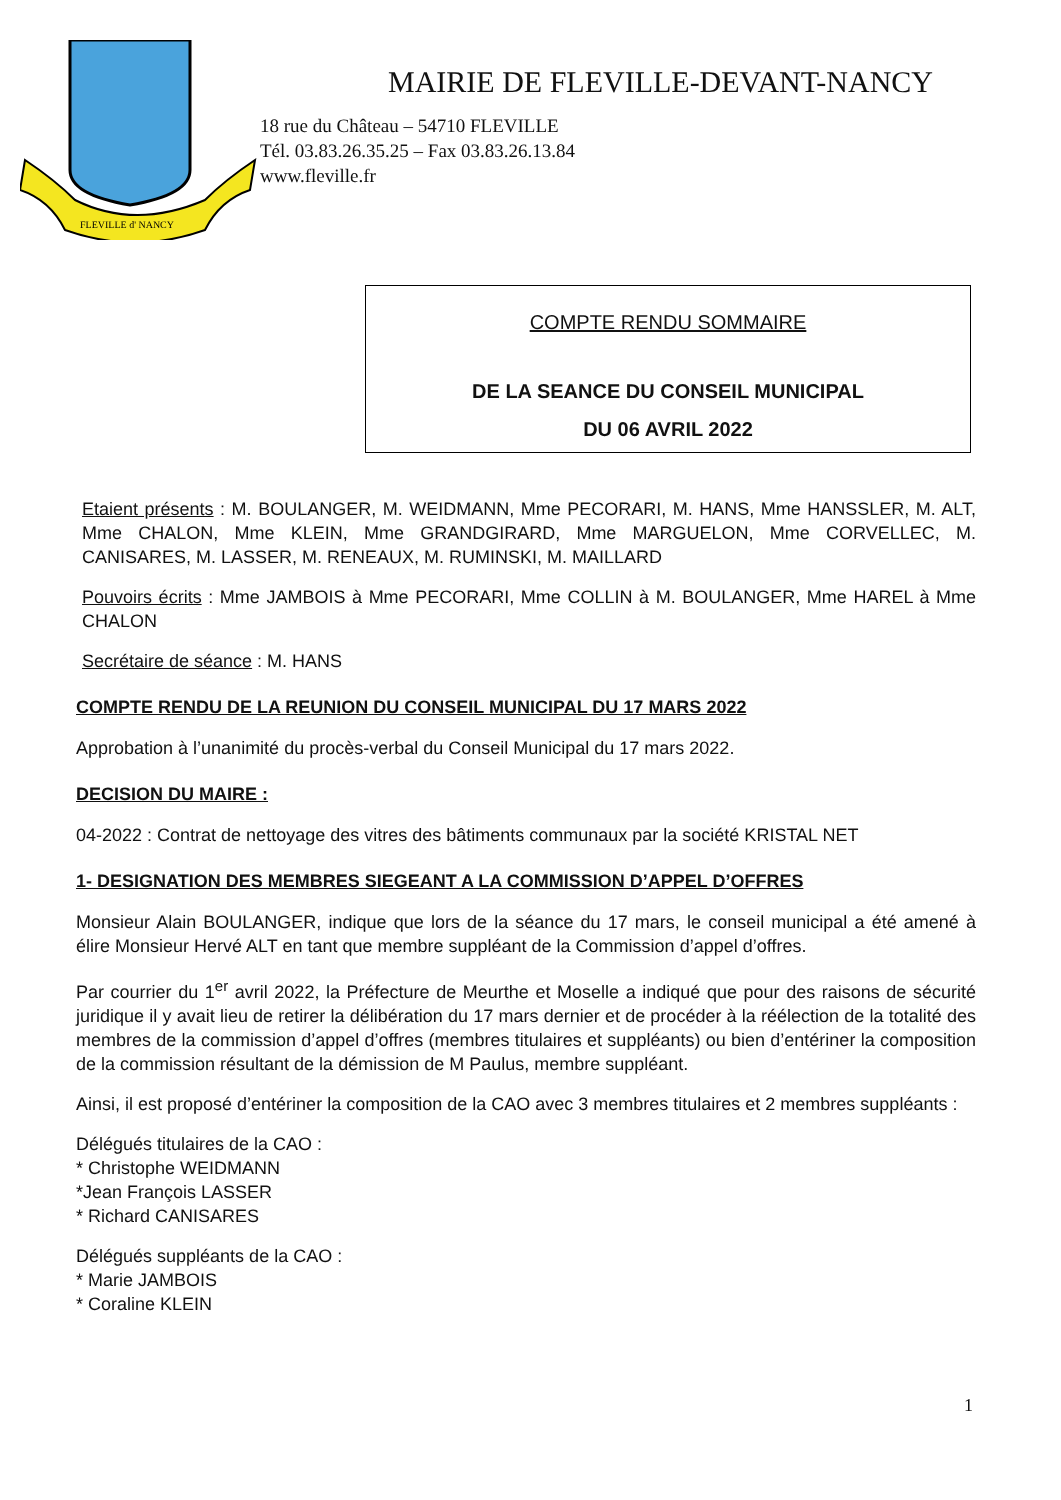FLEVILLE d' NANCY
MAIRIE DE FLEVILLE-DEVANT-NANCY
18 rue du Château – 54710 FLEVILLE
Tél. 03.83.26.35.25 – Fax 03.83.26.13.84
www.fleville.fr
COMPTE RENDU SOMMAIRE
DE LA SEANCE DU CONSEIL MUNICIPAL
DU 06 AVRIL 2022
Etaient présents : M. BOULANGER, M. WEIDMANN, Mme PECORARI, M. HANS, Mme HANSSLER, M. ALT, Mme CHALON, Mme KLEIN, Mme GRANDGIRARD, Mme MARGUELON, Mme CORVELLEC, M. CANISARES, M. LASSER, M. RENEAUX, M. RUMINSKI, M. MAILLARD
Pouvoirs écrits : Mme JAMBOIS à Mme PECORARI, Mme COLLIN à M. BOULANGER, Mme HAREL à Mme CHALON
Secrétaire de séance : M. HANS
COMPTE RENDU DE LA REUNION DU CONSEIL MUNICIPAL DU 17 MARS 2022
Approbation à l’unanimité du procès-verbal du Conseil Municipal du 17 mars 2022.
DECISION DU MAIRE :
04-2022 : Contrat de nettoyage des vitres des bâtiments communaux par la société KRISTAL NET
1- DESIGNATION DES MEMBRES SIEGEANT A LA COMMISSION D’APPEL D’OFFRES
Monsieur Alain BOULANGER, indique que lors de la séance du 17 mars, le conseil municipal a été amené à élire Monsieur Hervé ALT en tant que membre suppléant de la Commission d’appel d’offres.
Par courrier du 1<sup>er</sup> avril 2022, la Préfecture de Meurthe et Moselle a indiqué que pour des raisons de sécurité juridique il y avait lieu de retirer la délibération du 17 mars dernier et de procéder à la réélection de la totalité des membres de la commission d’appel d’offres (membres titulaires et suppléants) ou bien d’entériner la composition de la commission résultant de la démission de M Paulus, membre suppléant.
Ainsi, il est proposé d’entériner la composition de la CAO avec 3 membres titulaires et 2 membres suppléants :
Délégués titulaires de la CAO :
* Christophe WEIDMANN
*Jean François LASSER
* Richard CANISARES
Délégués suppléants de la CAO :
* Marie JAMBOIS
* Coraline KLEIN
1